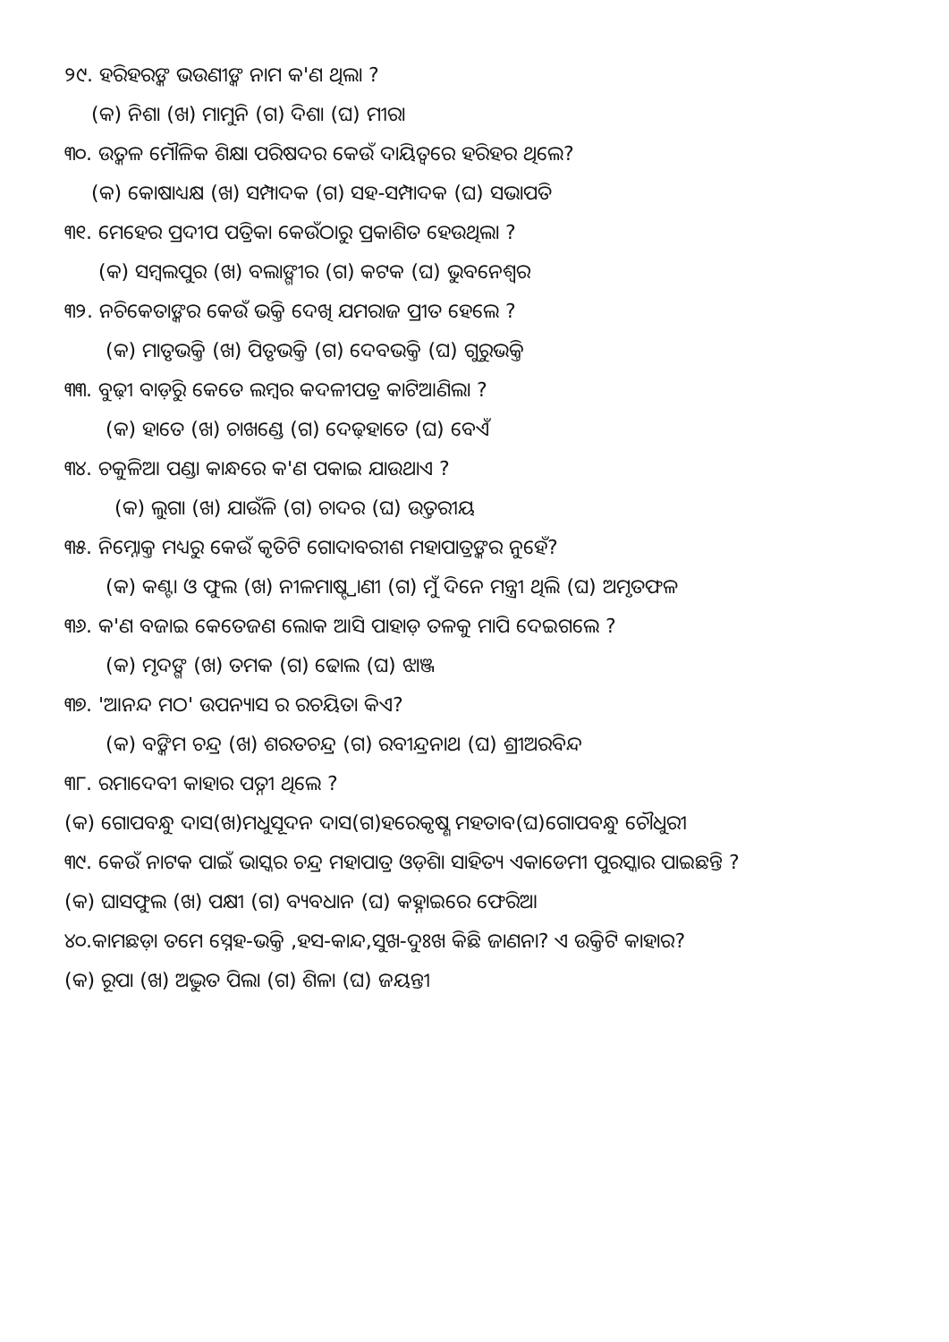୨୯. ହରିହରଙ୍କ ଭଉଣୀଙ୍କ ନାମ କ'ଣ ଥିଲା ?
(କ) ନିଶା (ଖ) ମାମୁନି (ଗ) ଦିଶା (ଘ) ମୀରା
୩୦. ଉତ୍କଳ ମୌଳିକ ଶିକ୍ଷା ପରିଷଦର କେଉଁ ଦାୟିତ୍ୱରେ ହରିହର ଥିଲେ?
(କ) କୋଷାଧ୍ୟକ୍ଷ (ଖ) ସମ୍ପାଦକ (ଗ) ସହ-ସମ୍ପାଦକ (ଘ) ସଭାପତି
୩୧. ମେହେର ପ୍ରଦୀପ ପତ୍ରିକା କେଉଁଠାରୁ ପ୍ରକାଶିତ ହେଉଥିଲା ?
(କ) ସମ୍ବଲପୁର (ଖ) ବଲାଙ୍ଗୀର (ଗ) କଟକ (ଘ) ଭୁବନେଶ୍ୱର
୩୨. ନଚିକେତାଙ୍କର କେଉଁ ଭକ୍ତି ଦେଖି ଯମରାଜ ପ୍ରୀତ ହେଲେ ?
(କ) ମାତୃଭକ୍ତି (ଖ) ପିତୃଭକ୍ତି (ଗ) ଦେବଭକ୍ତି (ଘ) ଗୁରୁଭକ୍ତି
୩୩. ବୁଢ଼ୀ ବାଡ଼ିରୁ କେତେ ଲମ୍ବର କଦଳୀପତ୍ର କାଟିଆଣିଲା ?
(କ) ହାତେ (ଖ) ଚାଖଣ୍ଡେ (ଗ) ଦେଢ଼ହାତେ (ଘ) ବେଏଁ
୩୪. ଚକୁଳିଆ ପଣ୍ଡା କାନ୍ଧରେ କ'ଣ ପକାଇ ଯାଉଥାଏ ?
(କ) ଲୁଗା (ଖ) ଯାଉଁଳି (ଗ) ଚାଦର (ଘ) ଉତ୍ତରୀୟ
୩୫. ନିମ୍ନୋକ୍ତ ମଧ୍ୟରୁ କେଉଁ କୃତିଟି ଗୋଦାବରୀଶ ମହାପାତ୍ରଙ୍କର ନୁହେଁ?
(କ) କଣ୍ଟା ଓ ଫୁଲ (ଖ) ନୀଳମାଷ୍ଟ୍ରାଣୀ (ଗ) ମୁଁ ଦିନେ ମନ୍ତ୍ରୀ ଥିଲି (ଘ) ଅମୃତଫଳ
୩୬. କ'ଣ ବଜାଇ କେତେଜଣ ଲୋକ ଆସି ପାହାଡ଼ ତଳକୁ ମାପି ଦେଇଗଲେ ?
(କ) ମୃଦଙ୍ଗ (ଖ) ତମକ (ଗ) ଢୋଲ (ଘ) ଝାଞ୍ଜ
୩୭. 'ଆନନ୍ଦ ମଠ' ଉପନ୍ୟାସ ର ରଚୟିତା କିଏ?
(କ) ବଙ୍କିମ ଚନ୍ଦ୍ର (ଖ) ଶରତଚନ୍ଦ୍ର (ଗ) ରବୀନ୍ଦ୍ରନାଥ (ଘ) ଶ୍ରୀଅରବିନ୍ଦ
୩୮. ରମାଦେବୀ କାହାର ପତ୍ନୀ ଥିଲେ ?
(କ) ଗୋପବନ୍ଧୁ ଦାସ(ଖ)ମଧୁସୂଦନ ଦାସ(ଗ)ହରେକୃଷ୍ଣ ମହତାବ(ଘ)ଗୋପବନ୍ଧୁ ଚୌଧୁରୀ
୩୯. କେଉଁ ନାଟକ ପାଇଁ ଭାସ୍କର ଚନ୍ଦ୍ର ମହାପାତ୍ର ଓଡ଼ିଶା ସାହିତ୍ୟ ଏକାଡେମୀ ପୁରସ୍କାର ପାଇଛନ୍ତି ?
(କ) ଘାସଫୁଲ (ଖ) ପକ୍ଷୀ (ଗ) ବ୍ୟବଧାନ (ଘ) କହ୍ନାଇରେ ଫେରିଆ
୪୦.କାମଛଡ଼ା ତମେ ସ୍ନେହ-ଭକ୍ତି ,ହସ-କାନ୍ଦ,ସୁଖ-ଦୁଃଖ କିଛି ଜାଣନା? ଏ ଉକ୍ତିଟି କାହାର?
(କ) ରୂପା (ଖ) ଅଦ୍ଭୁତ ପିଲା (ଗ) ଶିଳା (ଘ) ଜୟନ୍ତୀ